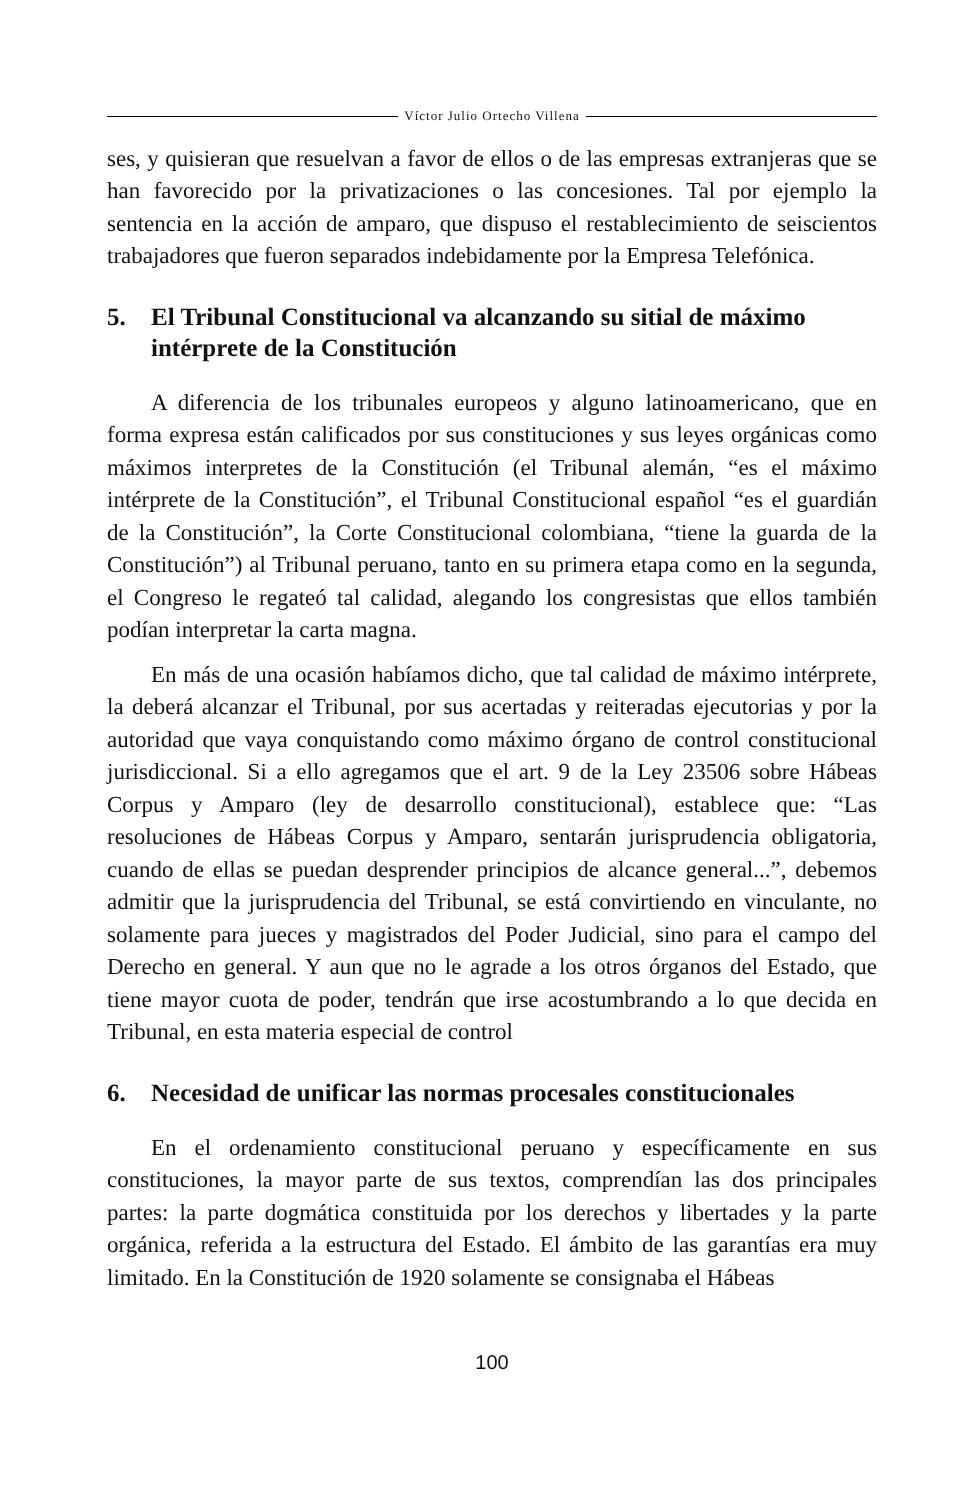Víctor Julio Ortecho Villena
ses, y quisieran que resuelvan a favor de ellos o de las empresas extranjeras que se han favorecido por la privatizaciones o las concesiones. Tal por ejemplo la sentencia en la acción de amparo, que dispuso el restablecimiento de seiscientos trabajadores que fueron separados indebidamente por la Empresa Telefónica.
5. El Tribunal Constitucional va alcanzando su sitial de máximo intérprete de la Constitución
A diferencia de los tribunales europeos y alguno latinoamericano, que en forma expresa están calificados por sus constituciones y sus leyes orgánicas como máximos interpretes de la Constitución (el Tribunal alemán, “es el máximo intérprete de la Constitución”, el Tribunal Constitucional español “es el guardián de la Constitución”, la Corte Constitucional colombiana, “tiene la guarda de la Constitución”) al Tribunal peruano, tanto en su primera etapa como en la segunda, el Congreso le regateó tal calidad, alegando los congresistas que ellos también podían interpretar la carta magna.
En más de una ocasión habíamos dicho, que tal calidad de máximo intérprete, la deberá alcanzar el Tribunal, por sus acertadas y reiteradas ejecutorias y por la autoridad que vaya conquistando como máximo órgano de control constitucional jurisdiccional. Si a ello agregamos que el art. 9 de la Ley 23506 sobre Hábeas Corpus y Amparo (ley de desarrollo constitucional), establece que: “Las resoluciones de Hábeas Corpus y Amparo, sentarán jurisprudencia obligatoria, cuando de ellas se puedan desprender principios de alcance general...”, debemos admitir que la jurisprudencia del Tribunal, se está convirtiendo en vinculante, no solamente para jueces y magistrados del Poder Judicial, sino para el campo del Derecho en general. Y aun que no le agrade a los otros órganos del Estado, que tiene mayor cuota de poder, tendrán que irse acostumbrando a lo que decida en Tribunal, en esta materia especial de control
6. Necesidad de unificar las normas procesales constitucionales
En el ordenamiento constitucional peruano y específicamente en sus constituciones, la mayor parte de sus textos, comprendían las dos principales partes: la parte dogmática constituida por los derechos y libertades y la parte orgánica, referida a la estructura del Estado. El ámbito de las garantías era muy limitado. En la Constitución de 1920 solamente se consignaba el Hábeas
100